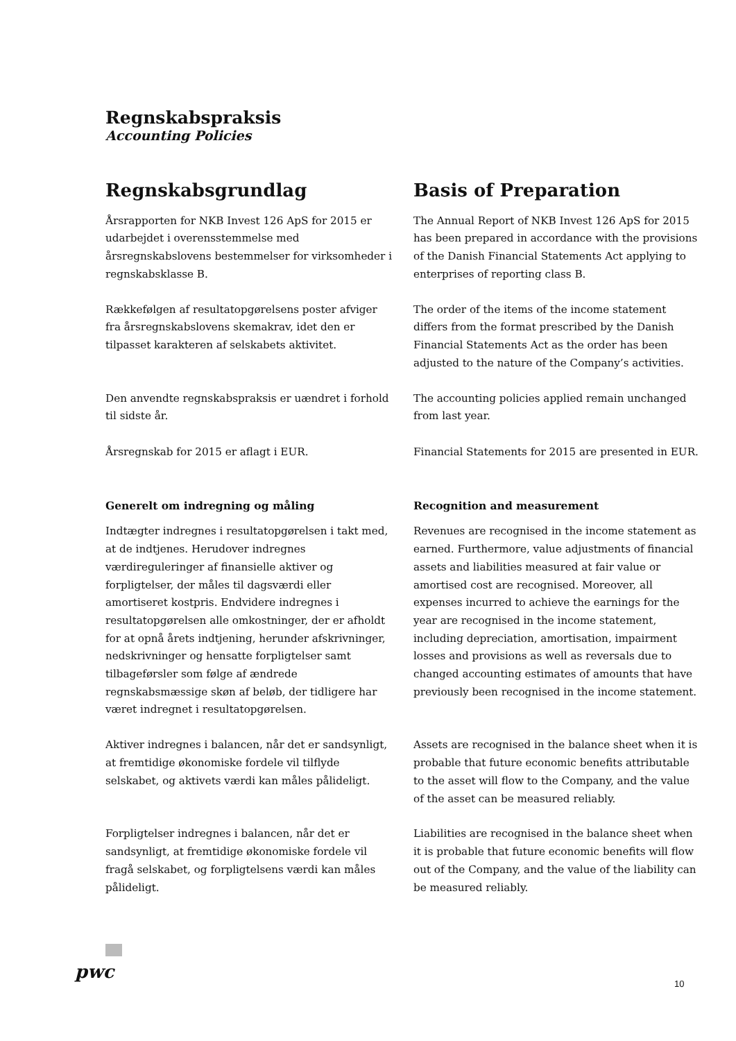Regnskabspraksis
Accounting Policies
Regnskabsgrundlag Basis of Preparation
Årsrapporten for NKB Invest 126 ApS for 2015 er udarbejdet i overensstemmelse med årsregnskabslovens bestemmelser for virksomheder i regnskabsklasse B.
The Annual Report of NKB Invest 126 ApS for 2015 has been prepared in accordance with the provisions of the Danish Financial Statements Act applying to enterprises of reporting class B.
Rækkefølgen af resultatopgørelsens poster afviger fra årsregnskabslovens skemakrav, idet den er tilpasset karakteren af selskabets aktivitet.
The order of the items of the income statement differs from the format prescribed by the Danish Financial Statements Act as the order has been adjusted to the nature of the Company’s activities.
Den anvendte regnskabspraksis er uændret i forhold til sidste år.
The accounting policies applied remain unchanged from last year.
Årsregnskab for 2015 er aflagt i EUR. Financial Statements for 2015 are presented in EUR.
Generelt om indregning og måling Recognition and measurement
Indtægter indregnes i resultatopgørelsen i takt med, at de indtjenes. Herudover indregnes værdireguleringer af finansielle aktiver og forpligtelser, der måles til dagsværdi eller amortiseret kostpris. Endvidere indregnes i resultatopgørelsen alle omkostninger, der er afholdt for at opnå årets indtjening, herunder afskrivninger, nedskrivninger og hensatte forpligtelser samt tilbageførsler som følge af ændrede regnskabsmæssige skøn af beløb, der tidligere har været indregnet i resultatopgørelsen.
Revenues are recognised in the income statement as earned. Furthermore, value adjustments of financial assets and liabilities measured at fair value or amortised cost are recognised. Moreover, all expenses incurred to achieve the earnings for the year are recognised in the income statement, including depreciation, amortisation, impairment losses and provisions as well as reversals due to changed accounting estimates of amounts that have previously been recognised in the income statement.
Aktiver indregnes i balancen, når det er sandsynligt, at fremtidige økonomiske fordele vil tilflyde selskabet, og aktivets værdi kan måles pålideligt.
Assets are recognised in the balance sheet when it is probable that future economic benefits attributable to the asset will flow to the Company, and the value of the asset can be measured reliably.
Forpligtelser indregnes i balancen, når det er sandsynligt, at fremtidige økonomiske fordele vil fragå selskabet, og forpligtelsens værdi kan måles pålideligt.
Liabilities are recognised in the balance sheet when it is probable that future economic benefits will flow out of the Company, and the value of the liability can be measured reliably.
pwc
10